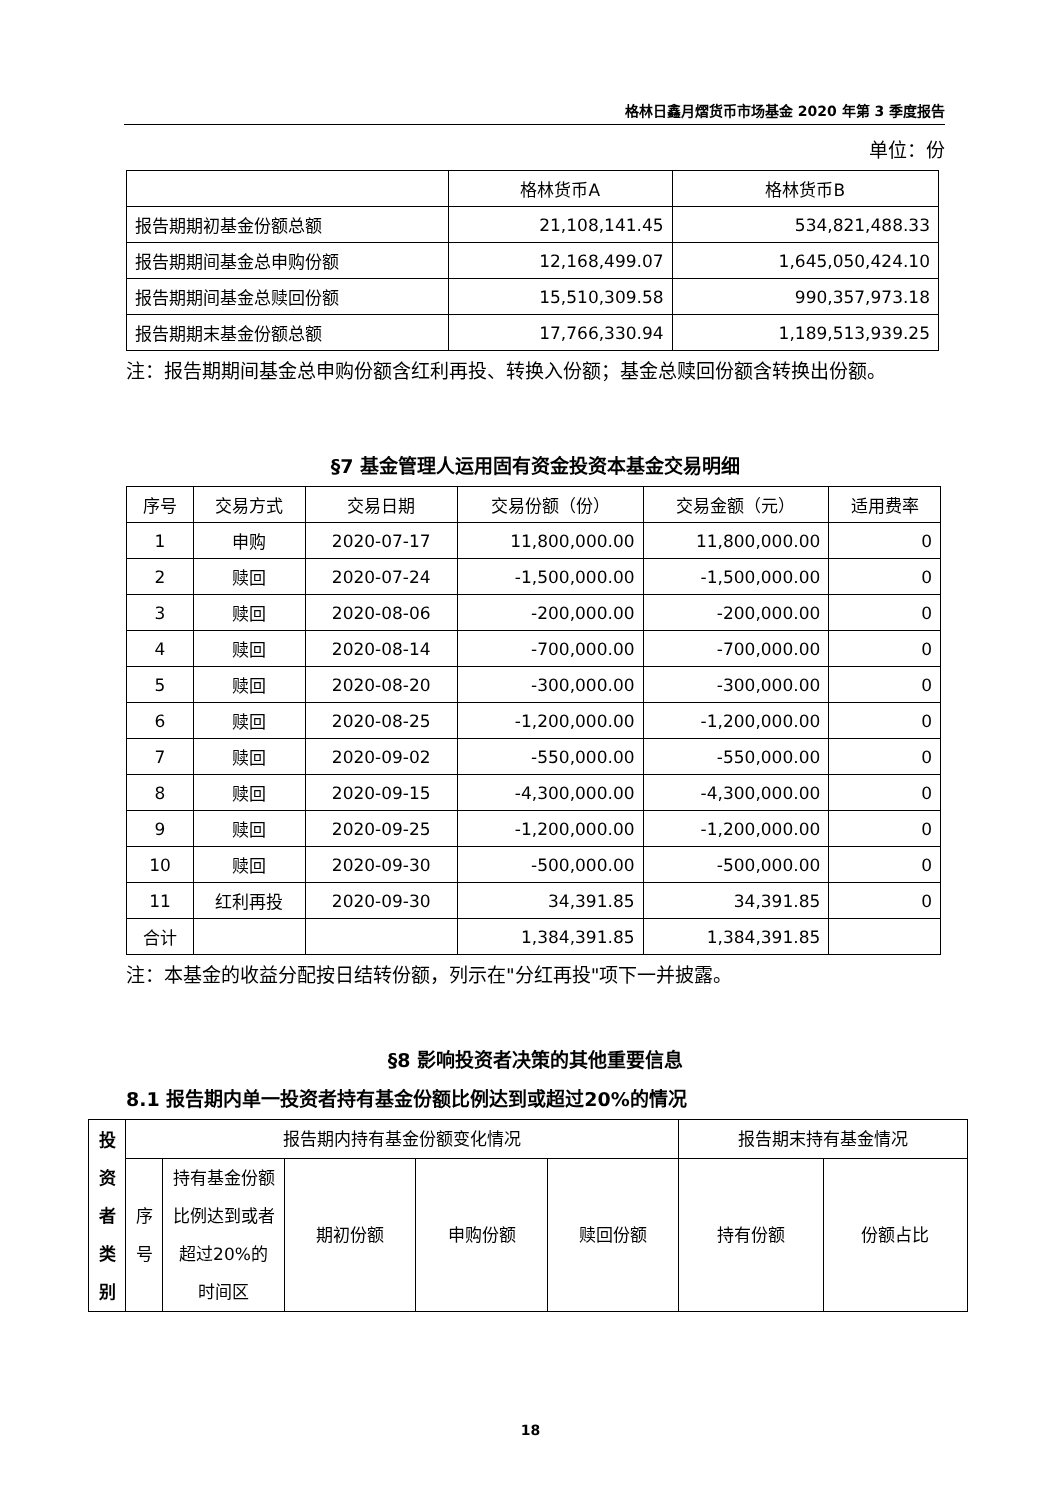格林日鑫月熠货币市场基金 2020 年第 3 季度报告
单位：份
| | 格林货币A | 格林货币B |
| --- | --- | --- |
| 报告期期初基金份额总额 | 21,108,141.45 | 534,821,488.33 |
| 报告期期间基金总申购份额 | 12,168,499.07 | 1,645,050,424.10 |
| 报告期期间基金总赎回份额 | 15,510,309.58 | 990,357,973.18 |
| 报告期期末基金份额总额 | 17,766,330.94 | 1,189,513,939.25 |
注：报告期期间基金总申购份额含红利再投、转换入份额；基金总赎回份额含转换出份额。
§7 基金管理人运用固有资金投资本基金交易明细
| 序号 | 交易方式 | 交易日期 | 交易份额（份） | 交易金额（元） | 适用费率 |
| --- | --- | --- | --- | --- | --- |
| 1 | 申购 | 2020-07-17 | 11,800,000.00 | 11,800,000.00 | 0 |
| 2 | 赎回 | 2020-07-24 | -1,500,000.00 | -1,500,000.00 | 0 |
| 3 | 赎回 | 2020-08-06 | -200,000.00 | -200,000.00 | 0 |
| 4 | 赎回 | 2020-08-14 | -700,000.00 | -700,000.00 | 0 |
| 5 | 赎回 | 2020-08-20 | -300,000.00 | -300,000.00 | 0 |
| 6 | 赎回 | 2020-08-25 | -1,200,000.00 | -1,200,000.00 | 0 |
| 7 | 赎回 | 2020-09-02 | -550,000.00 | -550,000.00 | 0 |
| 8 | 赎回 | 2020-09-15 | -4,300,000.00 | -4,300,000.00 | 0 |
| 9 | 赎回 | 2020-09-25 | -1,200,000.00 | -1,200,000.00 | 0 |
| 10 | 赎回 | 2020-09-30 | -500,000.00 | -500,000.00 | 0 |
| 11 | 红利再投 | 2020-09-30 | 34,391.85 | 34,391.85 | 0 |
| 合计 | | | 1,384,391.85 | 1,384,391.85 | |
注：本基金的收益分配按日结转份额，列示在"分红再投"项下一并披露。
§8 影响投资者决策的其他重要信息
8.1 报告期内单一投资者持有基金份额比例达到或超过20%的情况
| 投 资 者 类 别 | 报告期内持有基金份额变化情况 | | | | | 报告期末持有基金情况 | |
| --- | --- | --- | --- | --- | --- | --- | --- |
| | 序 号 | 持有基金份额比例达到或者超过20%的时间区 | 期初份额 | 申购份额 | 赎回份额 | 持有份额 | 份额占比 |
18